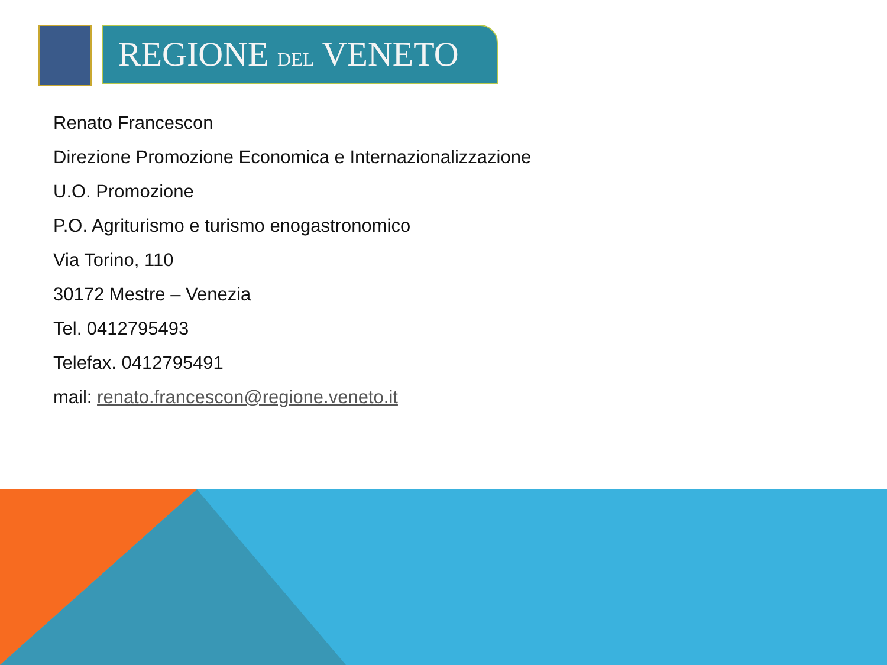REGIONE DEL VENETO
Renato Francescon
Direzione Promozione Economica e Internazionalizzazione
U.O. Promozione
P.O. Agriturismo e turismo enogastronomico
Via Torino, 110
30172 Mestre – Venezia
Tel. 0412795493
Telefax. 0412795491
mail: renato.francescon@regione.veneto.it